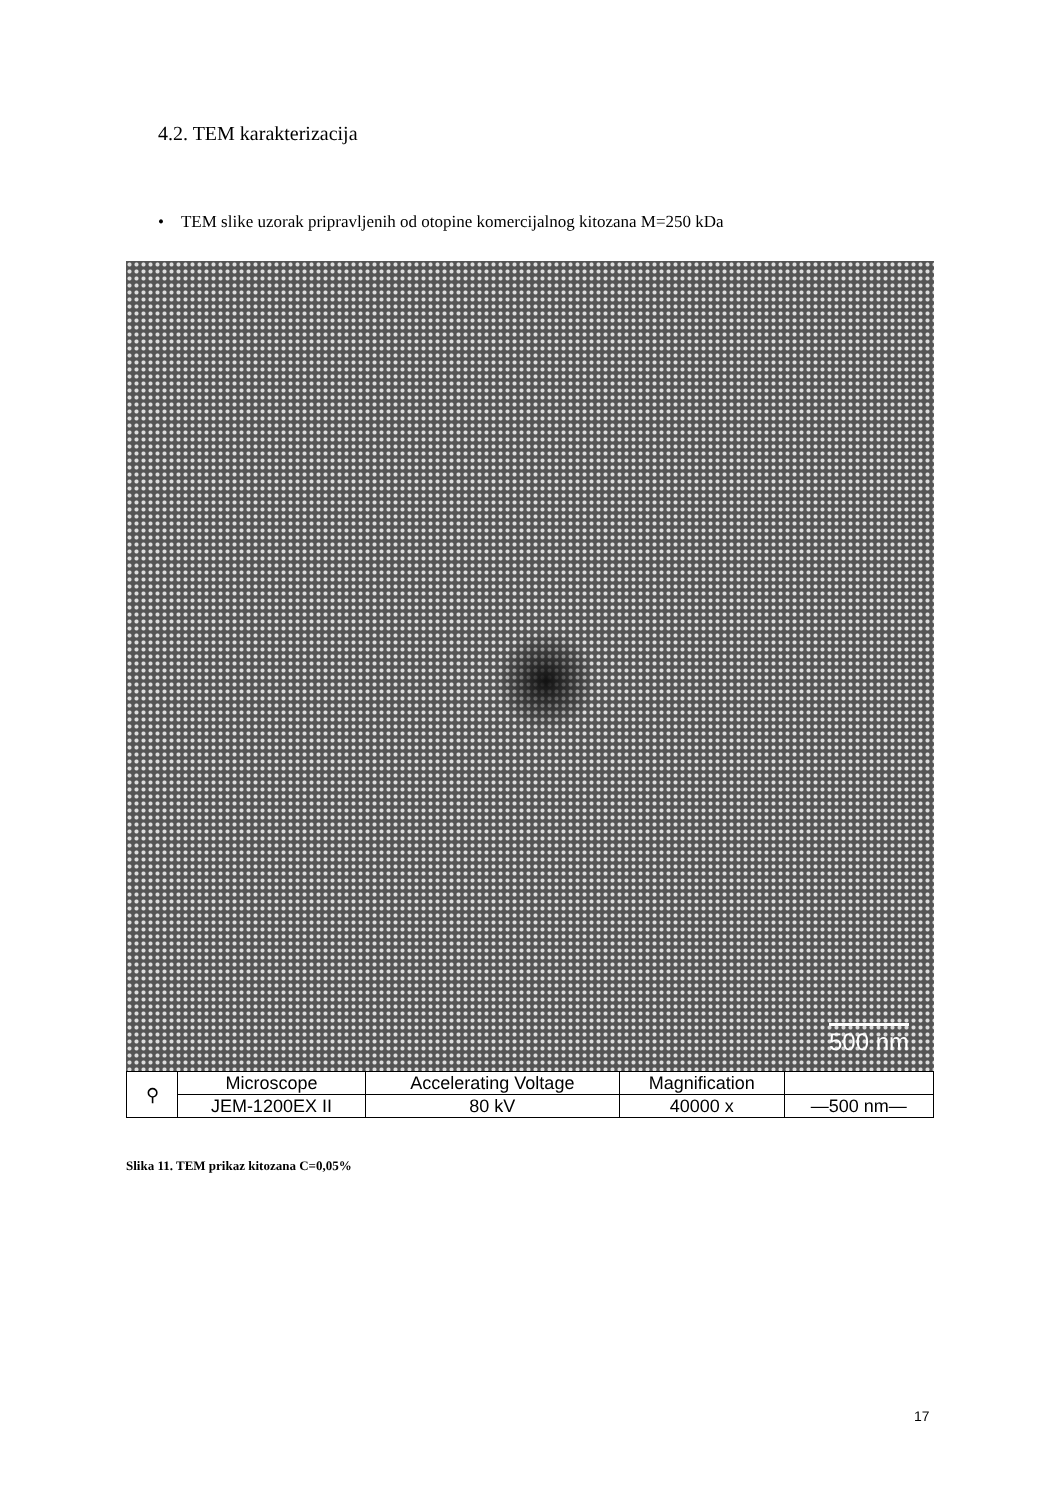4.2. TEM karakterizacija
• TEM slike uzorak pripravljenih od otopine komercijalnog kitozana M=250 kDa
500 nm
| ⚲ | Microscope | Accelerating Voltage | Magnification | |
| | JEM-1200EX II | 80 kV | 40000 x | —500 nm— |
Slika 11. TEM prikaz kitozana C=0,05%
17